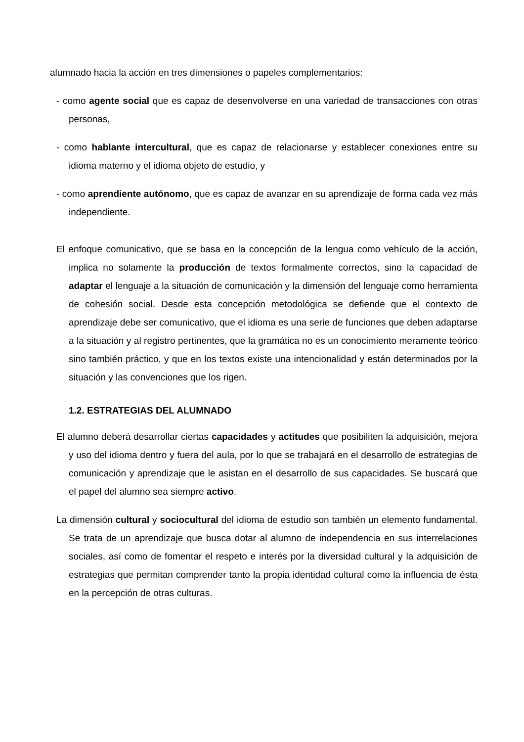alumnado hacia la acción en tres dimensiones o papeles complementarios:
- como agente social que es capaz de desenvolverse en una variedad de transacciones con otras personas,
- como hablante intercultural, que es capaz de relacionarse y establecer conexiones entre su idioma materno y el idioma objeto de estudio, y
- como aprendiente autónomo, que es capaz de avanzar en su aprendizaje de forma cada vez más independiente.
El enfoque comunicativo, que se basa en la concepción de la lengua como vehículo de la acción, implica no solamente la producción de textos formalmente correctos, sino la capacidad de adaptar el lenguaje a la situación de comunicación y la dimensión del lenguaje como herramienta de cohesión social. Desde esta concepción metodológica se defiende que el contexto de aprendizaje debe ser comunicativo, que el idioma es una serie de funciones que deben adaptarse a la situación y al registro pertinentes, que la gramática no es un conocimiento meramente teórico sino también práctico, y que en los textos existe una intencionalidad y están determinados por la situación y las convenciones que los rigen.
1.2. ESTRATEGIAS DEL ALUMNADO
El alumno deberá desarrollar ciertas capacidades y actitudes que posibiliten la adquisición, mejora y uso del idioma dentro y fuera del aula, por lo que se trabajará en el desarrollo de estrategias de comunicación y aprendizaje que le asistan en el desarrollo de sus capacidades. Se buscará que el papel del alumno sea siempre activo.
La dimensión cultural y sociocultural del idioma de estudio son también un elemento fundamental. Se trata de un aprendizaje que busca dotar al alumno de independencia en sus interrelaciones sociales, así como de fomentar el respeto e interés por la diversidad cultural y la adquisición de estrategias que permitan comprender tanto la propia identidad cultural como la influencia de ésta en la percepción de otras culturas.